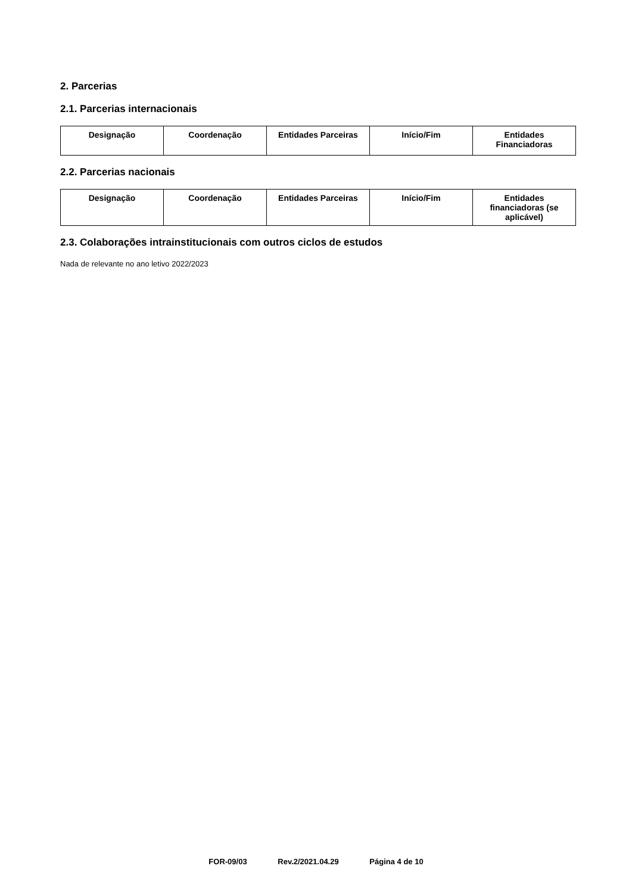2. Parcerias
2.1. Parcerias internacionais
| Designação | Coordenação | Entidades Parceiras | Início/Fim | Entidades Financiadoras |
| --- | --- | --- | --- | --- |
2.2. Parcerias nacionais
| Designação | Coordenação | Entidades Parceiras | Início/Fim | Entidades financiadoras (se aplicável) |
| --- | --- | --- | --- | --- |
2.3. Colaborações intrainstitucionais com outros ciclos de estudos
Nada de relevante no ano letivo 2022/2023
FOR-09/03 Rev.2/2021.04.29 Página 4 de 10